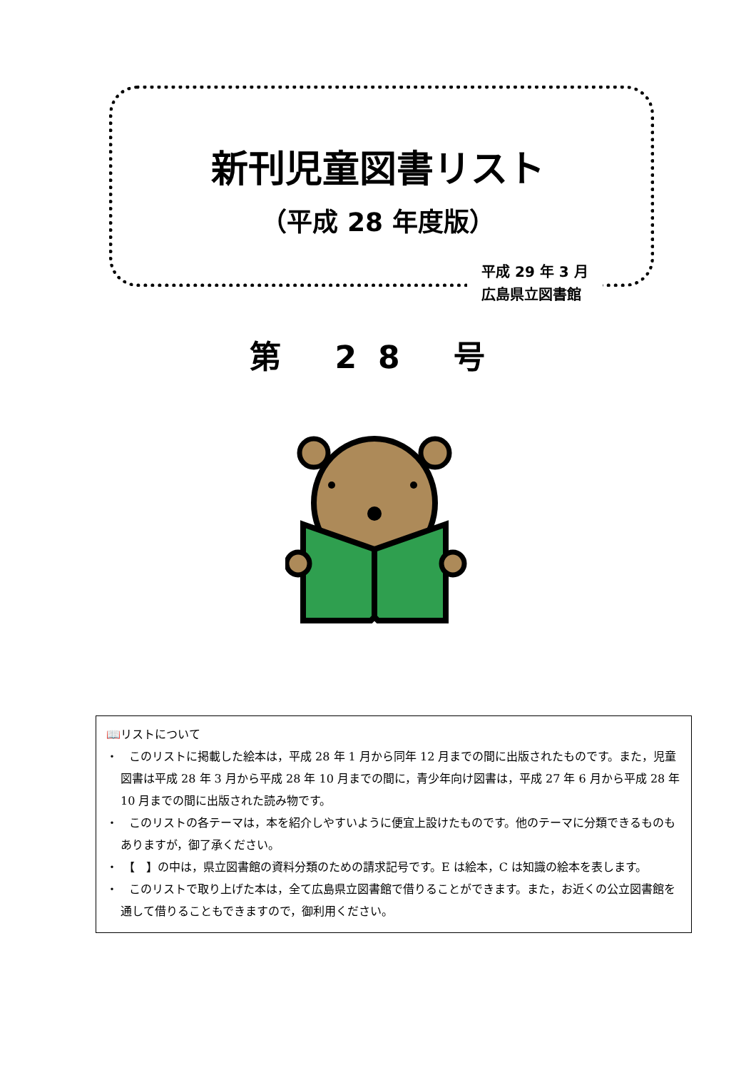新刊児童図書リスト
（平成 28 年度版）
平成 29 年 3 月
広島県立図書館
第 28 号
📖リストについて
・　このリストに掲載した絵本は，平成 28 年 1 月から同年 12 月までの間に出版されたものです。また，児童図書は平成 28 年 3 月から平成 28 年 10 月までの間に，青少年向け図書は，平成 27 年 6 月から平成 28 年 10 月までの間に出版された読み物です。
・　このリストの各テーマは，本を紹介しやすいように便宜上設けたものです。他のテーマに分類できるものもありますが，御了承ください。
・　【　】の中は，県立図書館の資料分類のための請求記号です。E は絵本，C は知識の絵本を表します。
・　このリストで取り上げた本は，全て広島県立図書館で借りることができます。また，お近くの公立図書館を通して借りることもできますので，御利用ください。